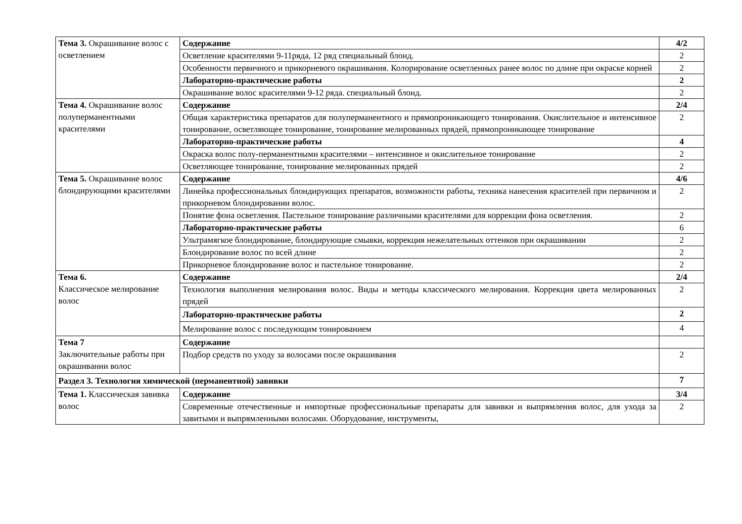| Тема 3. Окрашивание волос с осветлением | Содержание | 4/2 |
| | Осветление красителями 9-11ряда, 12 ряд специальный блонд. | 2 |
| | Особенности первичного и прикорневого окрашивания. Колорирование осветленных ранее волос по длине при окраске корней | 2 |
| | Лабораторно-практические работы | 2 |
| | Окрашивание волос красителями 9-12 ряда. специальный блонд. | 2 |
| Тема 4. Окрашивание волос полуперманентными красителями | Содержание | 2/4 |
| | Общая характеристика препаратов для полуперманентного и прямопроникающего тонирования. Окислительное и интенсивное тонирование, осветляющее тонирование, тонирование мелированных прядей, прямопроникающее тонирование | 2 |
| | Лабораторно-практические работы | 4 |
| | Окраска волос полу-перманентными красителями – интенсивное и окислительное тонирование | 2 |
| | Осветляющее тонирование, тонирование мелированных прядей | 2 |
| Тема 5. Окрашивание волос блондирующими красителями | Содержание | 4/6 |
| | Линейка профессиональных блондирующих препаратов, возможности работы, техника нанесения красителей при первичном и прикорневом блондировании волос. | 2 |
| | Понятие фона осветления. Пастельное тонирование различными красителями для коррекции фона осветления. | 2 |
| | Лабораторно-практические работы | 6 |
| | Ультрамягкое блондирование, блондирующие смывки, коррекция нежелательных оттенков при окрашивании | 2 |
| | Блондирование волос по всей длине | 2 |
| | Прикорневое блондирование волос и пастельное тонирование. | 2 |
| Тема 6. Классическое мелирование волос | Содержание | 2/4 |
| | Технология выполнения мелирования волос. Виды и методы классического мелирования. Коррекция цвета мелированных прядей | 2 |
| | Лабораторно-практические работы | 2 |
| | Мелирование волос с последующим тонированием | 4 |
| Тема 7 Заключительные работы при окрашивании волос | Содержание | |
| | Подбор средств по уходу за волосами после окрашивания | 2 |
| Раздел 3. Технология химической (перманентной) завивки | | 7 |
| Тема 1. Классическая завивка волос | Содержание | 3/4 |
| | Современные отечественные и импортные профессиональные препараты для завивки и выпрямления волос, для ухода за завитыми и выпрямленными волосами. Оборудование, инструменты, | 2 |